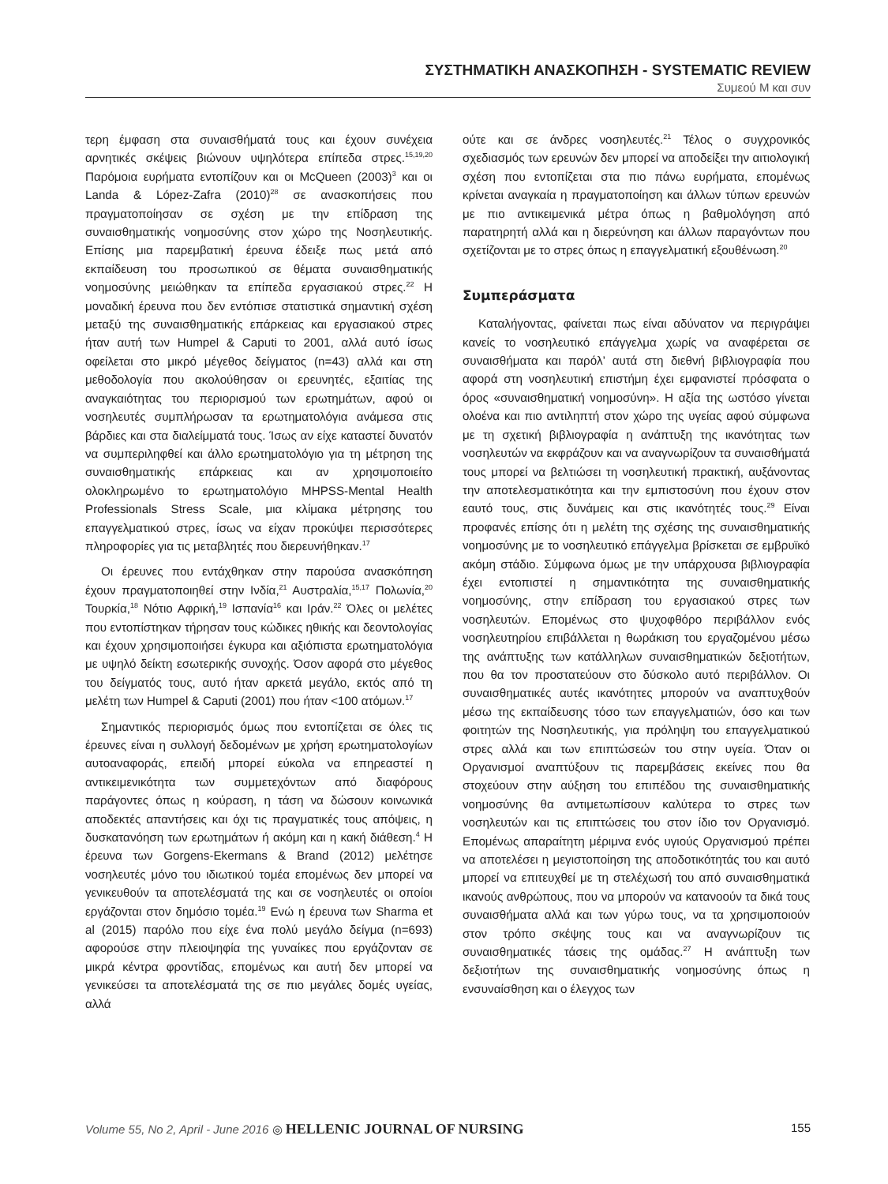ΣΥΣΤΗΜΑΤΙΚΗ ΑΝΑΣΚΟΠΗΣΗ - SYSTEMATIC REVIEW
Συμεού Μ και συν
τερη έμφαση στα συναισθήματά τους και έχουν συνέχεια αρνητικές σκέψεις βιώνουν υψηλότερα επίπεδα στρες.<sup>15,19,20</sup> Παρόμοια ευρήματα εντοπίζουν και οι McQueen (2003)<sup>3</sup> και οι Landa & López-Zafra (2010)<sup>28</sup> σε ανασκοπήσεις που πραγματοποίησαν σε σχέση με την επίδραση της συναισθηματικής νοημοσύνης στον χώρο της Νοσηλευτικής. Επίσης μια παρεμβατική έρευνα έδειξε πως μετά από εκπαίδευση του προσωπικού σε θέματα συναισθηματικής νοημοσύνης μειώθηκαν τα επίπεδα εργασιακού στρες.<sup>22</sup> Η μοναδική έρευνα που δεν εντόπισε στατιστικά σημαντική σχέση μεταξύ της συναισθηματικής επάρκειας και εργασιακού στρες ήταν αυτή των Humpel & Caputi το 2001, αλλά αυτό ίσως οφείλεται στο μικρό μέγεθος δείγματος (n=43) αλλά και στη μεθοδολογία που ακολούθησαν οι ερευνητές, εξαιτίας της αναγκαιότητας του περιορισμού των ερωτημάτων, αφού οι νοσηλευτές συμπλήρωσαν τα ερωτηματολόγια ανάμεσα στις βάρδιες και στα διαλείμματά τους. Ίσως αν είχε καταστεί δυνατόν να συμπεριληφθεί και άλλο ερωτηματολόγιο για τη μέτρηση της συναισθηματικής επάρκειας και αν χρησιμοποιείτο ολοκληρωμένο το ερωτηματολόγιο MHPSS-Mental Health Professionals Stress Scale, μια κλίμακα μέτρησης του επαγγελματικού στρες, ίσως να είχαν προκύψει περισσότερες πληροφορίες για τις μεταβλητές που διερευνήθηκαν.<sup>17</sup>
Οι έρευνες που εντάχθηκαν στην παρούσα ανασκόπηση έχουν πραγματοποιηθεί στην Ινδία,<sup>21</sup> Αυστραλία,<sup>15,17</sup> Πολωνία,<sup>20</sup> Τουρκία,<sup>18</sup> Νότιο Αφρική,<sup>19</sup> Ισπανία<sup>16</sup> και Ιράν.<sup>22</sup> Όλες οι μελέτες που εντοπίστηκαν τήρησαν τους κώδικες ηθικής και δεοντολογίας και έχουν χρησιμοποιήσει έγκυρα και αξιόπιστα ερωτηματολόγια με υψηλό δείκτη εσωτερικής συνοχής. Όσον αφορά στο μέγεθος του δείγματός τους, αυτό ήταν αρκετά μεγάλο, εκτός από τη μελέτη των Humpel & Caputi (2001) που ήταν <100 ατόμων.<sup>17</sup>
Σημαντικός περιορισμός όμως που εντοπίζεται σε όλες τις έρευνες είναι η συλλογή δεδομένων με χρήση ερωτηματολογίων αυτοαναφοράς, επειδή μπορεί εύκολα να επηρεαστεί η αντικειμενικότητα των συμμετεχόντων από διαφόρους παράγοντες όπως η κούραση, η τάση να δώσουν κοινωνικά αποδεκτές απαντήσεις και όχι τις πραγματικές τους απόψεις, η δυσκατανόηση των ερωτημάτων ή ακόμη και η κακή διάθεση.<sup>4</sup> Η έρευνα των Gorgens-Ekermans & Brand (2012) μελέτησε νοσηλευτές μόνο του ιδιωτικού τομέα επομένως δεν μπορεί να γενικευθούν τα αποτελέσματά της και σε νοσηλευτές οι οποίοι εργάζονται στον δημόσιο τομέα.<sup>19</sup> Ενώ η έρευνα των Sharma et al (2015) παρόλο που είχε ένα πολύ μεγάλο δείγμα (n=693) αφορούσε στην πλειοψηφία της γυναίκες που εργάζονταν σε μικρά κέντρα φροντίδας, επομένως και αυτή δεν μπορεί να γενικεύσει τα αποτελέσματά της σε πιο μεγάλες δομές υγείας, αλλά
ούτε και σε άνδρες νοσηλευτές.<sup>21</sup> Τέλος ο συγχρονικός σχεδιασμός των ερευνών δεν μπορεί να αποδείξει την αιτιολογική σχέση που εντοπίζεται στα πιο πάνω ευρήματα, επομένως κρίνεται αναγκαία η πραγματοποίηση και άλλων τύπων ερευνών με πιο αντικειμενικά μέτρα όπως η βαθμολόγηση από παρατηρητή αλλά και η διερεύνηση και άλλων παραγόντων που σχετίζονται με το στρες όπως η επαγγελματική εξουθένωση.<sup>20</sup>
Συμπεράσματα
Καταλήγοντας, φαίνεται πως είναι αδύνατον να περιγράψει κανείς το νοσηλευτικό επάγγελμα χωρίς να αναφέρεται σε συναισθήματα και παρόλ’ αυτά στη διεθνή βιβλιογραφία που αφορά στη νοσηλευτική επιστήμη έχει εμφανιστεί πρόσφατα ο όρος «συναισθηματική νοημοσύνη». Η αξία της ωστόσο γίνεται ολοένα και πιο αντιληπτή στον χώρο της υγείας αφού σύμφωνα με τη σχετική βιβλιογραφία η ανάπτυξη της ικανότητας των νοσηλευτών να εκφράζουν και να αναγνωρίζουν τα συναισθήματά τους μπορεί να βελτιώσει τη νοσηλευτική πρακτική, αυξάνοντας την αποτελεσματικότητα και την εμπιστοσύνη που έχουν στον εαυτό τους, στις δυνάμεις και στις ικανότητές τους.<sup>29</sup> Είναι προφανές επίσης ότι η μελέτη της σχέσης της συναισθηματικής νοημοσύνης με το νοσηλευτικό επάγγελμα βρίσκεται σε εμβρυϊκό ακόμη στάδιο. Σύμφωνα όμως με την υπάρχουσα βιβλιογραφία έχει εντοπιστεί η σημαντικότητα της συναισθηματικής νοημοσύνης, στην επίδραση του εργασιακού στρες των νοσηλευτών. Επομένως στο ψυχοφθόρο περιβάλλον ενός νοσηλευτηρίου επιβάλλεται η θωράκιση του εργαζομένου μέσω της ανάπτυξης των κατάλληλων συναισθηματικών δεξιοτήτων, που θα τον προστατεύουν στο δύσκολο αυτό περιβάλλον. Οι συναισθηματικές αυτές ικανότητες μπορούν να αναπτυχθούν μέσω της εκπαίδευσης τόσο των επαγγελματιών, όσο και των φοιτητών της Νοσηλευτικής, για πρόληψη του επαγγελματικού στρες αλλά και των επιπτώσεών του στην υγεία. Όταν οι Οργανισμοί αναπτύξουν τις παρεμβάσεις εκείνες που θα στοχεύουν στην αύξηση του επιπέδου της συναισθηματικής νοημοσύνης θα αντιμετωπίσουν καλύτερα το στρες των νοσηλευτών και τις επιπτώσεις του στον ίδιο τον Οργανισμό. Επομένως απαραίτητη μέριμνα ενός υγιούς Οργανισμού πρέπει να αποτελέσει η μεγιστοποίηση της αποδοτικότητάς του και αυτό μπορεί να επιτευχθεί με τη στελέχωσή του από συναισθηματικά ικανούς ανθρώπους, που να μπορούν να κατανοούν τα δικά τους συναισθήματα αλλά και των γύρω τους, να τα χρησιμοποιούν στον τρόπο σκέψης τους και να αναγνωρίζουν τις συναισθηματικές τάσεις της ομάδας.<sup>27</sup> Η ανάπτυξη των δεξιοτήτων της συναισθηματικής νοημοσύνης όπως η ενσυναίσθηση και ο έλεγχος των
Volume 55, No 2, April - June 2016 ◎ HELLENIC JOURNAL OF NURSING
155